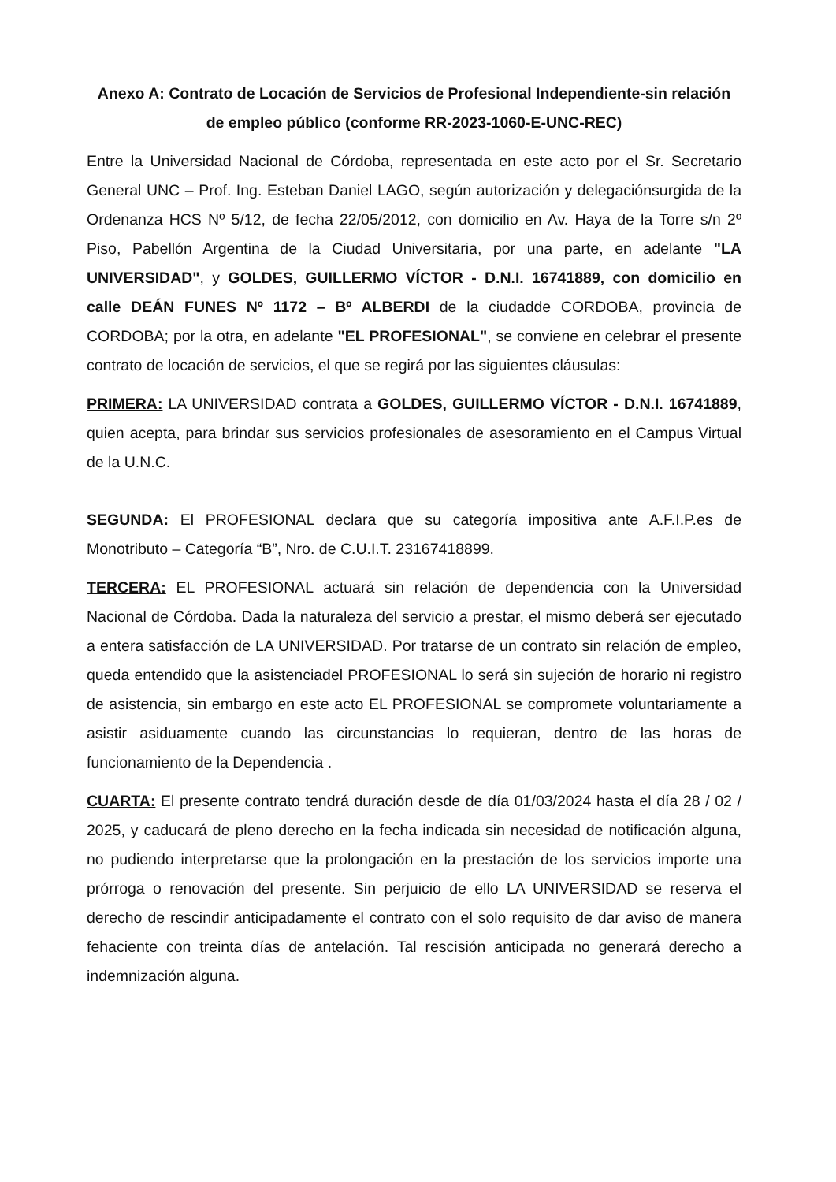Anexo A: Contrato de Locación de Servicios de Profesional Independiente-sin relación de empleo público (conforme RR-2023-1060-E-UNC-REC)
Entre la Universidad Nacional de Córdoba, representada en este acto por el Sr. Secretario General UNC – Prof. Ing. Esteban Daniel LAGO, según autorización y delegaciónsurgida de la Ordenanza HCS Nº 5/12, de fecha 22/05/2012, con domicilio en Av. Haya de la Torre s/n 2º Piso, Pabellón Argentina de la Ciudad Universitaria, por una parte, en adelante "LA UNIVERSIDAD", y GOLDES, GUILLERMO VÍCTOR - D.N.I. 16741889, con domicilio en calle DEÁN FUNES Nº 1172 – Bº ALBERDI de la ciudadde CORDOBA, provincia de CORDOBA; por la otra, en adelante "EL PROFESIONAL", se conviene en celebrar el presente contrato de locación de servicios, el que se regirá por las siguientes cláusulas:
PRIMERA: LA UNIVERSIDAD contrata a GOLDES, GUILLERMO VÍCTOR - D.N.I. 16741889, quien acepta, para brindar sus servicios profesionales de asesoramiento en el Campus Virtual de la U.N.C.
SEGUNDA: El PROFESIONAL declara que su categoría impositiva ante A.F.I.P.es de Monotributo – Categoría “B”, Nro. de C.U.I.T. 23167418899.
TERCERA: EL PROFESIONAL actuará sin relación de dependencia con la Universidad Nacional de Córdoba. Dada la naturaleza del servicio a prestar, el mismo deberá ser ejecutado a entera satisfacción de LA UNIVERSIDAD. Por tratarse de un contrato sin relación de empleo, queda entendido que la asistenciadel PROFESIONAL lo será sin sujeción de horario ni registro de asistencia, sin embargo en este acto EL PROFESIONAL se compromete voluntariamente a asistir asiduamente cuando las circunstancias lo requieran, dentro de las horas de funcionamiento de la Dependencia .
CUARTA: El presente contrato tendrá duración desde de día 01/03/2024 hasta el día 28 / 02 / 2025, y caducará de pleno derecho en la fecha indicada sin necesidad de notificación alguna, no pudiendo interpretarse que la prolongación en la prestación de los servicios importe una prórroga o renovación del presente. Sin perjuicio de ello LA UNIVERSIDAD se reserva el derecho de rescindir anticipadamente el contrato con el solo requisito de dar aviso de manera fehaciente con treinta días de antelación. Tal rescisión anticipada no generará derecho a indemnización alguna.